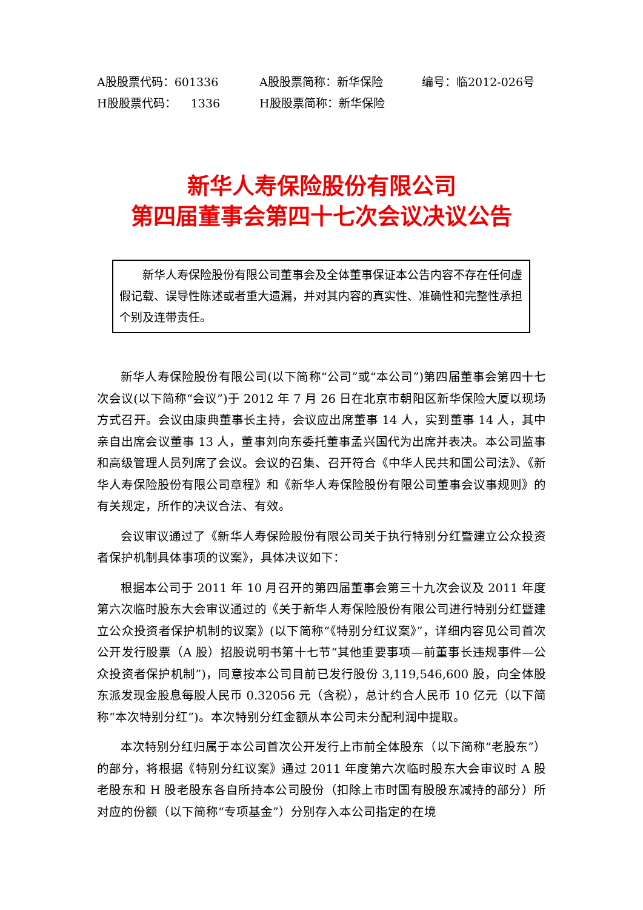A股股票代码：601336 A股股票简称：新华保险 编号：临2012-026号
H股股票代码： 1336 H股股票简称：新华保险
新华人寿保险股份有限公司
第四届董事会第四十七次会议决议公告
新华人寿保险股份有限公司董事会及全体董事保证本公告内容不存在任何虚假记载、误导性陈述或者重大遗漏，并对其内容的真实性、准确性和完整性承担个别及连带责任。
新华人寿保险股份有限公司(以下简称“公司”或“本公司”)第四届董事会第四十七次会议(以下简称“会议”)于 2012 年 7 月 26 日在北京市朝阳区新华保险大厦以现场方式召开。会议由康典董事长主持，会议应出席董事 14 人，实到董事 14 人，其中亲自出席会议董事 13 人，董事刘向东委托董事孟兴国代为出席并表决。本公司监事和高级管理人员列席了会议。会议的召集、召开符合《中华人民共和国公司法》、《新华人寿保险股份有限公司章程》和《新华人寿保险股份有限公司董事会议事规则》的有关规定，所作的决议合法、有效。
会议审议通过了《新华人寿保险股份有限公司关于执行特别分红暨建立公众投资者保护机制具体事项的议案》，具体决议如下：
根据本公司于 2011 年 10 月召开的第四届董事会第三十九次会议及 2011 年度第六次临时股东大会审议通过的《关于新华人寿保险股份有限公司进行特别分红暨建立公众投资者保护机制的议案》(以下简称“《特别分红议案》”，详细内容见公司首次公开发行股票（A 股）招股说明书第十七节“其他重要事项—前董事长违规事件—公众投资者保护机制”)，同意按本公司目前已发行股份 3,119,546,600 股，向全体股东派发现金股息每股人民币 0.32056 元（含税），总计约合人民币 10 亿元（以下简称“本次特别分红”)。本次特别分红金额从本公司未分配利润中提取。
本次特别分红归属于本公司首次公开发行上市前全体股东（以下简称“老股东”）的部分，将根据《特别分红议案》通过 2011 年度第六次临时股东大会审议时 A 股老股东和 H 股老股东各自所持本公司股份（扣除上市时国有股股东减持的部分）所对应的份额（以下简称“专项基金”）分别存入本公司指定的在境